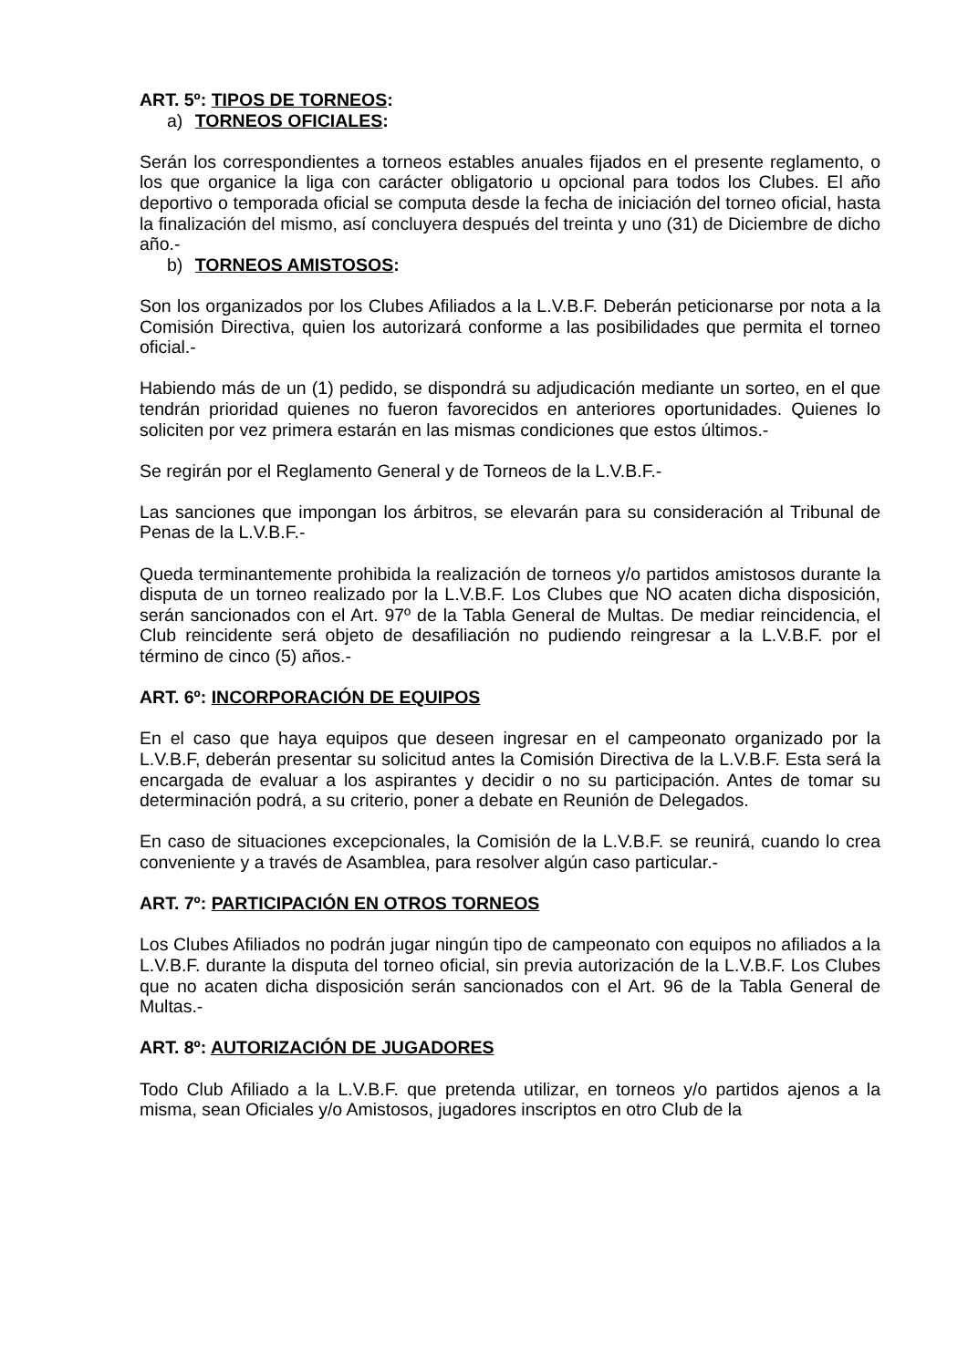ART. 5º: TIPOS DE TORNEOS:
a) TORNEOS OFICIALES:
Serán los correspondientes a torneos estables anuales fijados en el presente reglamento, o los que organice la liga con carácter obligatorio u opcional para todos los Clubes. El año deportivo o temporada oficial se computa desde la fecha de iniciación del torneo oficial, hasta la finalización del mismo, así concluyera después del treinta y uno (31) de Diciembre de dicho año.-
b) TORNEOS AMISTOSOS:
Son los organizados por los Clubes Afiliados a la L.V.B.F. Deberán peticionarse por nota a la Comisión Directiva, quien los autorizará conforme a las posibilidades que permita el torneo oficial.-
Habiendo más de un (1) pedido, se dispondrá su adjudicación mediante un sorteo, en el que tendrán prioridad quienes no fueron favorecidos en anteriores oportunidades. Quienes lo soliciten por vez primera estarán en las mismas condiciones que estos últimos.-
Se regirán por el Reglamento General y de Torneos de la L.V.B.F.-
Las sanciones que impongan los árbitros, se elevarán para su consideración al Tribunal de Penas de la L.V.B.F.-
Queda terminantemente prohibida la realización de torneos y/o partidos amistosos durante la disputa de un torneo realizado por la L.V.B.F. Los Clubes que NO acaten dicha disposición, serán sancionados con el Art. 97º de la Tabla General de Multas. De mediar reincidencia, el Club reincidente será objeto de desafiliación no pudiendo reingresar a la L.V.B.F. por el término de cinco (5) años.-
ART. 6º: INCORPORACIÓN DE EQUIPOS
En el caso que haya equipos que deseen ingresar en el campeonato organizado por la L.V.B.F, deberán presentar su solicitud antes la Comisión Directiva de la L.V.B.F. Esta será la encargada de evaluar a los aspirantes y decidir o no su participación. Antes de tomar su determinación podrá, a su criterio, poner a debate en Reunión de Delegados.
En caso de situaciones excepcionales, la Comisión de la L.V.B.F. se reunirá, cuando lo crea conveniente y a través de Asamblea, para resolver algún caso particular.-
ART. 7º: PARTICIPACIÓN EN OTROS TORNEOS
Los Clubes Afiliados no podrán jugar ningún tipo de campeonato con equipos no afiliados a la L.V.B.F. durante la disputa del torneo oficial, sin previa autorización de la L.V.B.F. Los Clubes que no acaten dicha disposición serán sancionados con el Art. 96 de la Tabla General de Multas.-
ART. 8º: AUTORIZACIÓN DE JUGADORES
Todo Club Afiliado a la L.V.B.F. que pretenda utilizar, en torneos y/o partidos ajenos a la misma, sean Oficiales y/o Amistosos, jugadores inscriptos en otro Club de la